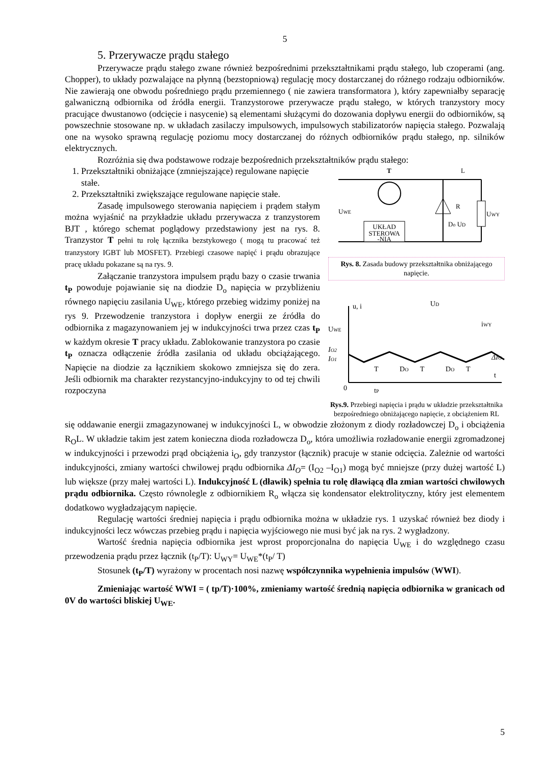5
5. Przerywacze prądu stałego
Przerywacze prądu stałego zwane również bezpośrednimi przekształtnikami prądu stałego, lub czoperami (ang. Chopper), to układy pozwalające na płynną (bezstopniową) regulację mocy dostarczanej do różnego rodzaju odbiorników. Nie zawierają one obwodu pośredniego prądu przemiennego ( nie zawiera transformatora ), który zapewniałby separację galwaniczną odbiornika od źródła energii. Tranzystorowe przerywacze prądu stałego, w których tranzystory mocy pracujące dwustanowo (odcięcie i nasycenie) są elementami służącymi do dozowania dopływu energii do odbiorników, są powszechnie stosowane np. w układach zasilaczy impulsowych, impulsowych stabilizatorów napięcia stałego. Pozwalają one na wysoko sprawną regulację poziomu mocy dostarczanej do różnych odbiorników prądu stałego, np. silników elektrycznych.
Rozróżnia się dwa podstawowe rodzaje bezpośrednich przekształtników prądu stałego:
1. Przekształtniki obniżające (zmniejszające) regulowane napięcie stałe.
2. Przekształtniki zwiększające regulowane napięcie stałe.
Zasadę impulsowego sterowania napięciem i prądem stałym można wyjaśnić na przykładzie układu przerywacza z tranzystorem BJT , którego schemat poglądowy przedstawiony jest na rys. 8. Tranzystor T pełni tu rolę łącznika bezstykowego ( mogą tu pracować też tranzystory IGBT lub MOSFET). Przebiegi czasowe napięć i prądu obrazujące pracę układu pokazane są na rys. 9.
Załączanie tranzystora impulsem prądu bazy o czasie trwania t<sub>P</sub> powoduje pojawianie się na diodzie D<sub>o</sub> napięcia w przybliżeniu równego napięciu zasilania U<sub>WE</sub>, którego przebieg widzimy poniżej na rys 9. Przewodzenie tranzystora i dopływ energii ze źródła do odbiornika z magazynowaniem jej w indukcyjności trwa przez czas t<sub>P</sub> w każdym okresie T pracy układu. Zablokowanie tranzystora po czasie t<sub>P</sub> oznacza odłączenie źródła zasilania od układu obciążającego. Napięcie na diodzie za łącznikiem skokowo zmniejsza się do zera. Jeśli odbiornik ma charakter rezystancyjno-indukcyjny to od tej chwili rozpoczyna
UKŁAD
STEROWA
-NIA
T
L
R
UWE
UWY
Do UD
Rys. 8. Zasada budowy przekształtnika obniżającego napięcie.
u, i
UWE
IO2
IO1
T
DO
T
DO
T
t
0
tP
UD
iWY
ΔIO
Rys.9. Przebiegi napięcia i prądu w układzie przekształtnika bezpośredniego obniżającego napięcie, z obciążeniem RL
się oddawanie energii zmagazynowanej w indukcyjności L, w obwodzie złożonym z diody rozładowczej D<sub>o</sub> i obciążenia R<sub>O</sub>L. W układzie takim jest zatem konieczna dioda rozładowcza D<sub>o</sub>, która umożliwia rozładowanie energii zgromadzonej w indukcyjności i przewodzi prąd obciążenia i<sub>O</sub>, gdy tranzystor (łącznik) pracuje w stanie odcięcia. Zależnie od wartości indukcyjności, zmiany wartości chwilowej prądu odbiornika ΔI<sub>O</sub>= (I<sub>O2</sub> –I<sub>O1</sub>) mogą być mniejsze (przy dużej wartość L) lub większe (przy małej wartości L). Indukcyjność L (dławik) spełnia tu rolę dławiącą dla zmian wartości chwilowych prądu odbiornika. Często równolegle z odbiornikiem R<sub>o</sub> włącza się kondensator elektrolityczny, który jest elementem dodatkowo wygładzającym napięcie.
Regulację wartości średniej napięcia i prądu odbiornika można w układzie rys. 1 uzyskać również bez diody i indukcyjności lecz wówczas przebieg prądu i napięcia wyjściowego nie musi być jak na rys. 2 wygładzony.
Wartość średnia napięcia odbiornika jest wprost proporcjonalna do napięcia U<sub>WE</sub> i do względnego czasu przewodzenia prądu przez łącznik (t<sub>P</sub>/T): U<sub>WY</sub>= U<sub>WE</sub>*(t<sub>P</sub>/ T)
Stosunek (t<sub>P</sub>/T) wyrażony w procentach nosi nazwę współczynnika wypełnienia impulsów (WWI).
Zmieniając wartość WWI = ( tp/T)·100%, zmieniamy wartość średnią napięcia odbiornika w granicach od 0V do wartości bliskiej U<sub>WE</sub>.
5